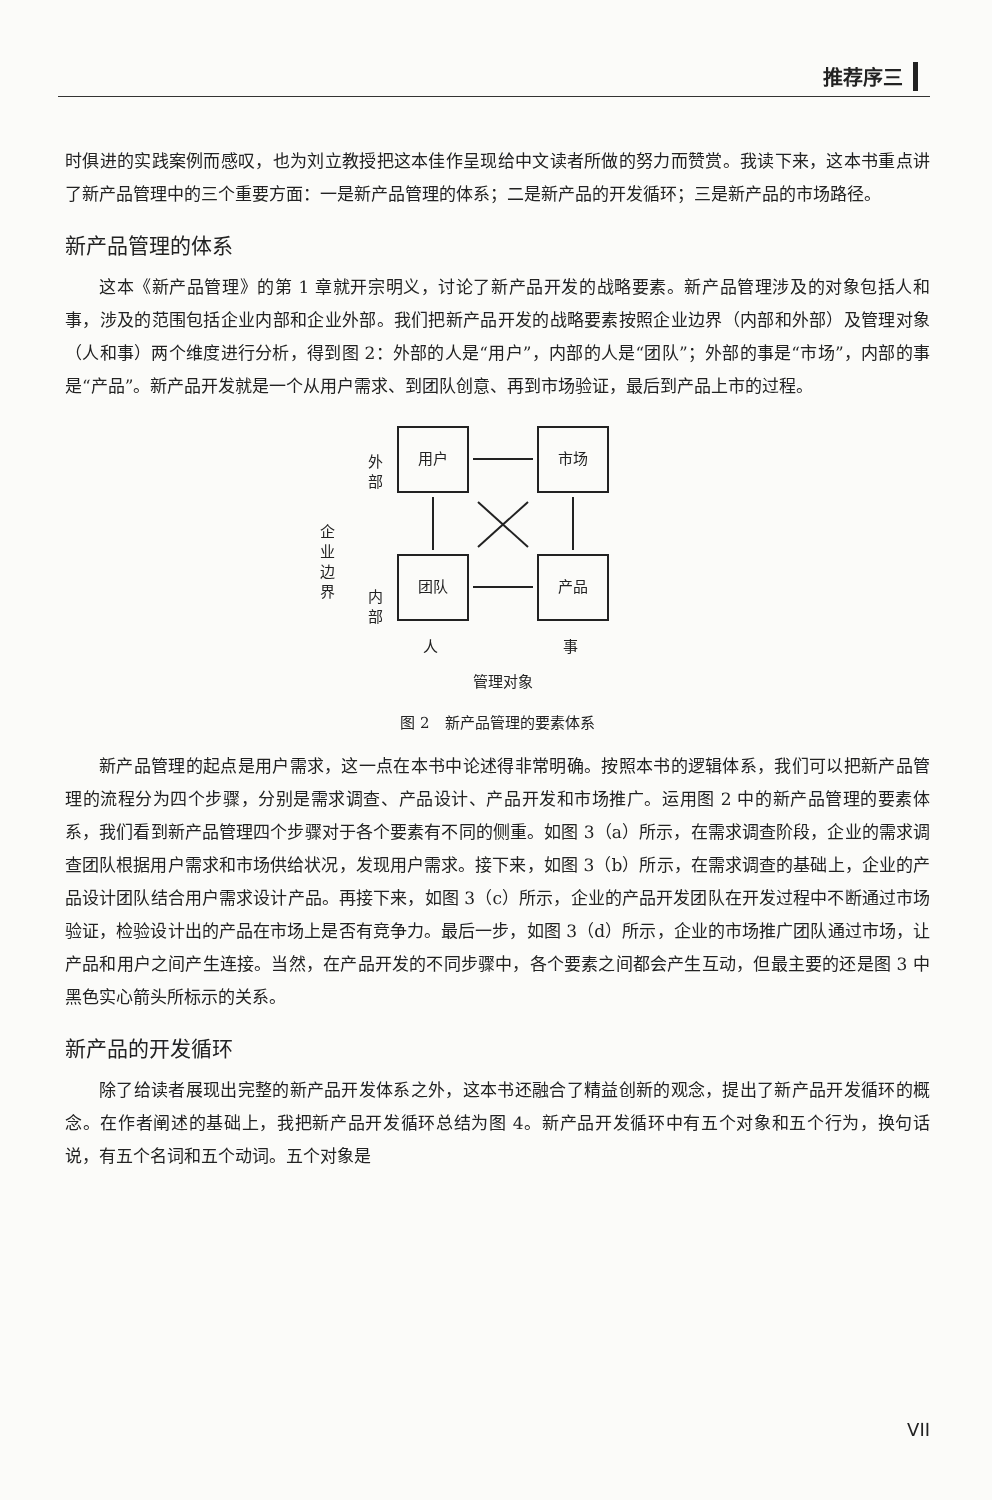推荐序三
时俱进的实践案例而感叹，也为刘立教授把这本佳作呈现给中文读者所做的努力而赞赏。我读下来，这本书重点讲了新产品管理中的三个重要方面：一是新产品管理的体系；二是新产品的开发循环；三是新产品的市场路径。
新产品管理的体系
这本《新产品管理》的第 1 章就开宗明义，讨论了新产品开发的战略要素。新产品管理涉及的对象包括人和事，涉及的范围包括企业内部和企业外部。我们把新产品开发的战略要素按照企业边界（内部和外部）及管理对象（人和事）两个维度进行分析，得到图 2：外部的人是“用户”，内部的人是“团队”；外部的事是“市场”，内部的事是“产品”。新产品开发就是一个从用户需求、到团队创意、再到市场验证，最后到产品上市的过程。
企
业
边
界
外
部
内
部
用户
市场
团队
产品
人
事
管理对象
图 2　新产品管理的要素体系
新产品管理的起点是用户需求，这一点在本书中论述得非常明确。按照本书的逻辑体系，我们可以把新产品管理的流程分为四个步骤，分别是需求调查、产品设计、产品开发和市场推广。运用图 2 中的新产品管理的要素体系，我们看到新产品管理四个步骤对于各个要素有不同的侧重。如图 3（a）所示，在需求调查阶段，企业的需求调查团队根据用户需求和市场供给状况，发现用户需求。接下来，如图 3（b）所示，在需求调查的基础上，企业的产品设计团队结合用户需求设计产品。再接下来，如图 3（c）所示，企业的产品开发团队在开发过程中不断通过市场验证，检验设计出的产品在市场上是否有竞争力。最后一步，如图 3（d）所示，企业的市场推广团队通过市场，让产品和用户之间产生连接。当然，在产品开发的不同步骤中，各个要素之间都会产生互动，但最主要的还是图 3 中黑色实心箭头所标示的关系。
新产品的开发循环
除了给读者展现出完整的新产品开发体系之外，这本书还融合了精益创新的观念，提出了新产品开发循环的概念。在作者阐述的基础上，我把新产品开发循环总结为图 4。新产品开发循环中有五个对象和五个行为，换句话说，有五个名词和五个动词。五个对象是
VII